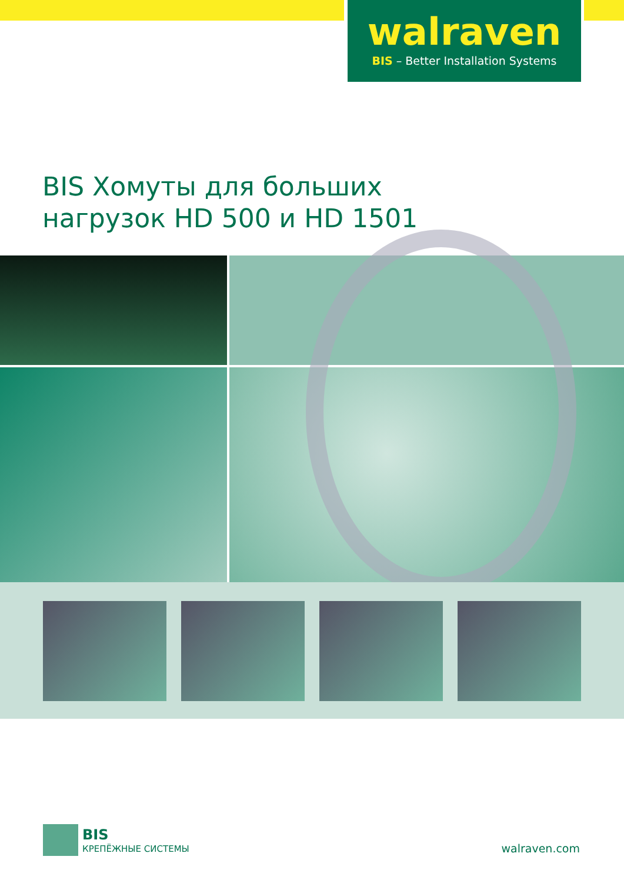walraven
BIS – Better Installation Systems
BIS Хомуты для больших
нагрузок HD 500 и HD 1501
BIS
КРЕПЁЖНЫЕ СИСТЕМЫ
walraven.com